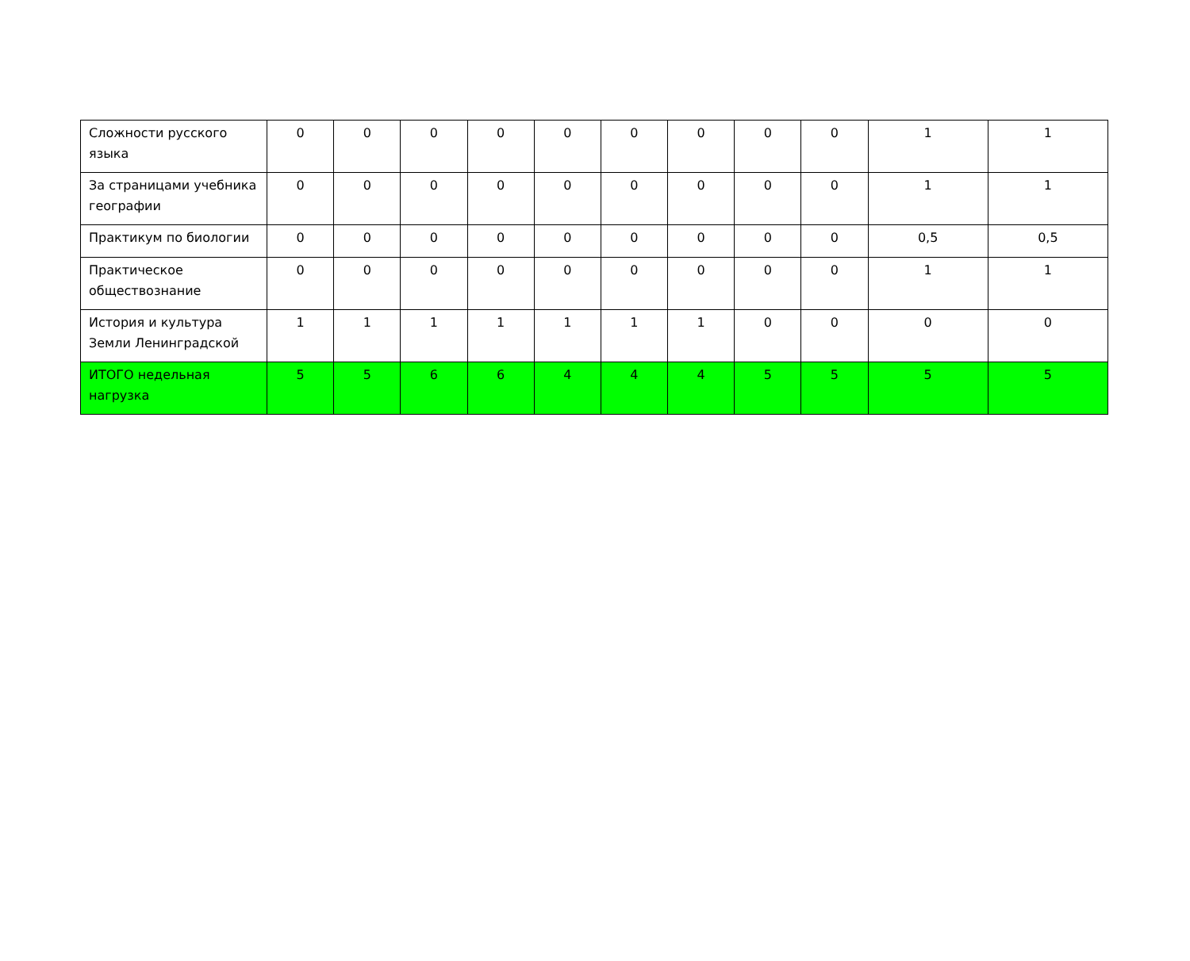| Сложности русского языка | 0 | 0 | 0 | 0 | 0 | 0 | 0 | 0 | 0 | 1 | 1 |
| За страницами учебника географии | 0 | 0 | 0 | 0 | 0 | 0 | 0 | 0 | 0 | 1 | 1 |
| Практикум по биологии | 0 | 0 | 0 | 0 | 0 | 0 | 0 | 0 | 0 | 0,5 | 0,5 |
| Практическое обществознание | 0 | 0 | 0 | 0 | 0 | 0 | 0 | 0 | 0 | 1 | 1 |
| История и культура Земли Ленинградской | 1 | 1 | 1 | 1 | 1 | 1 | 1 | 0 | 0 | 0 | 0 |
| ИТОГО недельная нагрузка | 5 | 5 | 6 | 6 | 4 | 4 | 4 | 5 | 5 | 5 | 5 |